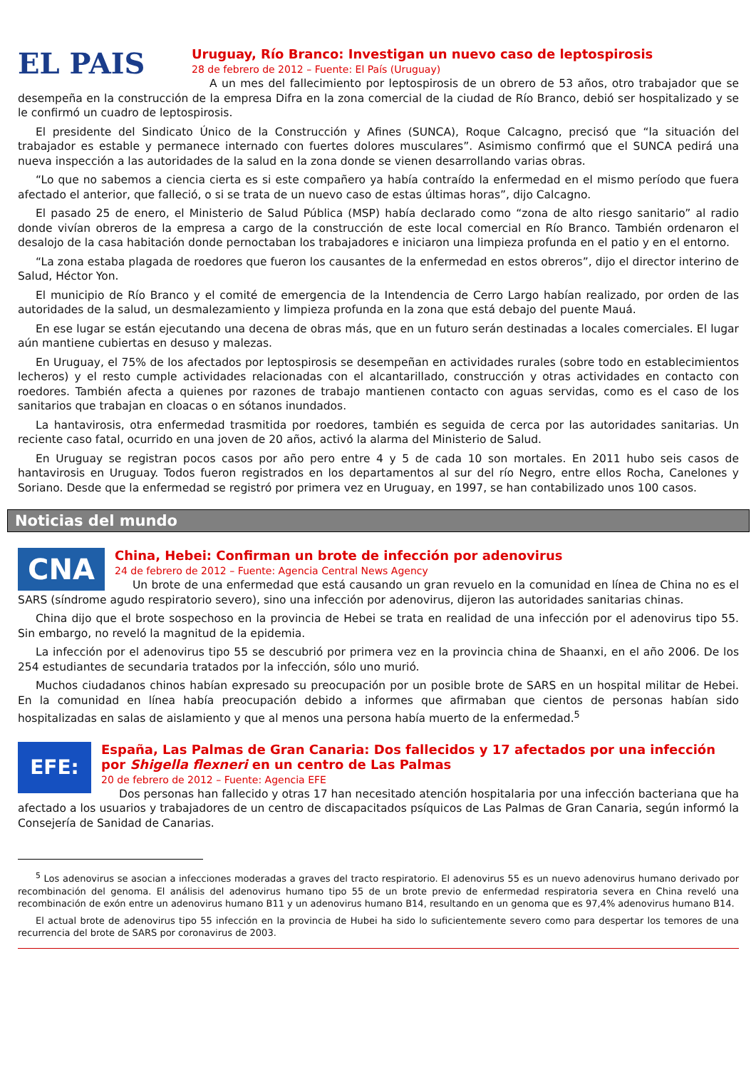EL PAIS
Uruguay, Río Branco: Investigan un nuevo caso de leptospirosis
28 de febrero de 2012 – Fuente: El País (Uruguay)
A un mes del fallecimiento por leptospirosis de un obrero de 53 años, otro trabajador que se desempeña en la construcción de la empresa Difra en la zona comercial de la ciudad de Río Branco, debió ser hospitalizado y se le confirmó un cuadro de leptospirosis.
El presidente del Sindicato Único de la Construcción y Afines (SUNCA), Roque Calcagno, precisó que “la situación del trabajador es estable y permanece internado con fuertes dolores musculares”. Asimismo confirmó que el SUNCA pedirá una nueva inspección a las autoridades de la salud en la zona donde se vienen desarrollando varias obras.
“Lo que no sabemos a ciencia cierta es si este compañero ya había contraído la enfermedad en el mismo período que fuera afectado el anterior, que falleció, o si se trata de un nuevo caso de estas últimas horas”, dijo Calcagno.
El pasado 25 de enero, el Ministerio de Salud Pública (MSP) había declarado como “zona de alto riesgo sanitario” al radio donde vivían obreros de la empresa a cargo de la construcción de este local comercial en Río Branco. También ordenaron el desalojo de la casa habitación donde pernoctaban los trabajadores e iniciaron una limpieza profunda en el patio y en el entorno.
“La zona estaba plagada de roedores que fueron los causantes de la enfermedad en estos obreros”, dijo el director interino de Salud, Héctor Yon.
El municipio de Río Branco y el comité de emergencia de la Intendencia de Cerro Largo habían realizado, por orden de las autoridades de la salud, un desmalezamiento y limpieza profunda en la zona que está debajo del puente Mauá.
En ese lugar se están ejecutando una decena de obras más, que en un futuro serán destinadas a locales comerciales. El lugar aún mantiene cubiertas en desuso y malezas.
En Uruguay, el 75% de los afectados por leptospirosis se desempeñan en actividades rurales (sobre todo en establecimientos lecheros) y el resto cumple actividades relacionadas con el alcantarillado, construcción y otras actividades en contacto con roedores. También afecta a quienes por razones de trabajo mantienen contacto con aguas servidas, como es el caso de los sanitarios que trabajan en cloacas o en sótanos inundados.
La hantavirosis, otra enfermedad trasmitida por roedores, también es seguida de cerca por las autoridades sanitarias. Un reciente caso fatal, ocurrido en una joven de 20 años, activó la alarma del Ministerio de Salud.
En Uruguay se registran pocos casos por año pero entre 4 y 5 de cada 10 son mortales. En 2011 hubo seis casos de hantavirosis en Uruguay. Todos fueron registrados en los departamentos al sur del río Negro, entre ellos Rocha, Canelones y Soriano. Desde que la enfermedad se registró por primera vez en Uruguay, en 1997, se han contabilizado unos 100 casos.
Noticias del mundo
CNA
China, Hebei: Confirman un brote de infección por adenovirus
24 de febrero de 2012 – Fuente: Agencia Central News Agency
Un brote de una enfermedad que está causando un gran revuelo en la comunidad en línea de China no es el SARS (síndrome agudo respiratorio severo), sino una infección por adenovirus, dijeron las autoridades sanitarias chinas.
China dijo que el brote sospechoso en la provincia de Hebei se trata en realidad de una infección por el adenovirus tipo 55. Sin embargo, no reveló la magnitud de la epidemia.
La infección por el adenovirus tipo 55 se descubrió por primera vez en la provincia china de Shaanxi, en el año 2006. De los 254 estudiantes de secundaria tratados por la infección, sólo uno murió.
Muchos ciudadanos chinos habían expresado su preocupación por un posible brote de SARS en un hospital militar de Hebei. En la comunidad en línea había preocupación debido a informes que afirmaban que cientos de personas habían sido hospitalizadas en salas de aislamiento y que al menos una persona había muerto de la enfermedad.<sup>5</sup>
EFE:
España, Las Palmas de Gran Canaria: Dos fallecidos y 17 afectados por una infección por Shigella flexneri en un centro de Las Palmas
20 de febrero de 2012 – Fuente: Agencia EFE
Dos personas han fallecido y otras 17 han necesitado atención hospitalaria por una infección bacteriana que ha afectado a los usuarios y trabajadores de un centro de discapacitados psíquicos de Las Palmas de Gran Canaria, según informó la Consejería de Sanidad de Canarias.
<sup>5</sup> Los adenovirus se asocian a infecciones moderadas a graves del tracto respiratorio. El adenovirus 55 es un nuevo adenovirus humano derivado por recombinación del genoma. El análisis del adenovirus humano tipo 55 de un brote previo de enfermedad respiratoria severa en China reveló una recombinación de exón entre un adenovirus humano B11 y un adenovirus humano B14, resultando en un genoma que es 97,4% adenovirus humano B14.
El actual brote de adenovirus tipo 55 infección en la provincia de Hubei ha sido lo suficientemente severo como para despertar los temores de una recurrencia del brote de SARS por coronavirus de 2003.